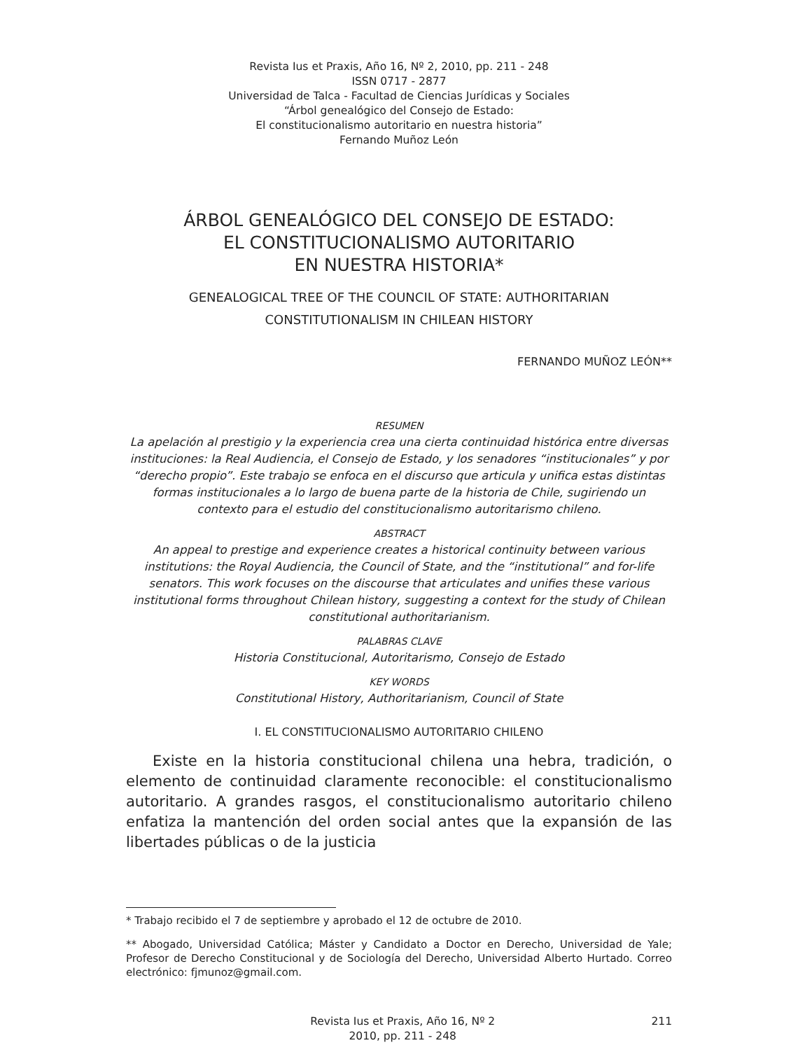Revista Ius et Praxis, Año 16, Nº 2, 2010, pp. 211 - 248
ISSN 0717 - 2877
Universidad de Talca - Facultad de Ciencias Jurídicas y Sociales
“Árbol genealógico del Consejo de Estado:
El constitucionalismo autoritario en nuestra historia”
Fernando Muñoz León
ÁRBOL GENEALÓGICO DEL CONSEJO DE ESTADO:
EL CONSTITUCIONALISMO AUTORITARIO
EN NUESTRA HISTORIA*
GENEALOGICAL TREE OF THE COUNCIL OF STATE: AUTHORITARIAN
CONSTITUTIONALISM IN CHILEAN HISTORY
FERNANDO MUÑOZ LEÓN**
RESUMEN
La apelación al prestigio y la experiencia crea una cierta continuidad histórica entre diversas instituciones: la Real Audiencia, el Consejo de Estado, y los senadores “institucionales” y por “derecho propio”. Este trabajo se enfoca en el discurso que articula y unifica estas distintas formas institucionales a lo largo de buena parte de la historia de Chile, sugiriendo un contexto para el estudio del constitucionalismo autoritarismo chileno.
ABSTRACT
An appeal to prestige and experience creates a historical continuity between various institutions: the Royal Audiencia, the Council of State, and the “institutional” and for-life senators. This work focuses on the discourse that articulates and unifies these various institutional forms throughout Chilean history, suggesting a context for the study of Chilean constitutional authoritarianism.
PALABRAS CLAVE
Historia Constitucional, Autoritarismo, Consejo de Estado
KEY WORDS
Constitutional History, Authoritarianism, Council of State
I. EL CONSTITUCIONALISMO AUTORITARIO CHILENO
Existe en la historia constitucional chilena una hebra, tradición, o elemento de continuidad claramente reconocible: el constitucionalismo autoritario. A grandes rasgos, el constitucionalismo autoritario chileno enfatiza la mantención del orden social antes que la expansión de las libertades públicas o de la justicia
* Trabajo recibido el 7 de septiembre y aprobado el 12 de octubre de 2010.
** Abogado, Universidad Católica; Máster y Candidato a Doctor en Derecho, Universidad de Yale; Profesor de Derecho Constitucional y de Sociología del Derecho, Universidad Alberto Hurtado. Correo electrónico: fjmunoz@gmail.com.
Revista Ius et Praxis, Año 16, Nº 2
2010, pp. 211 - 248
211